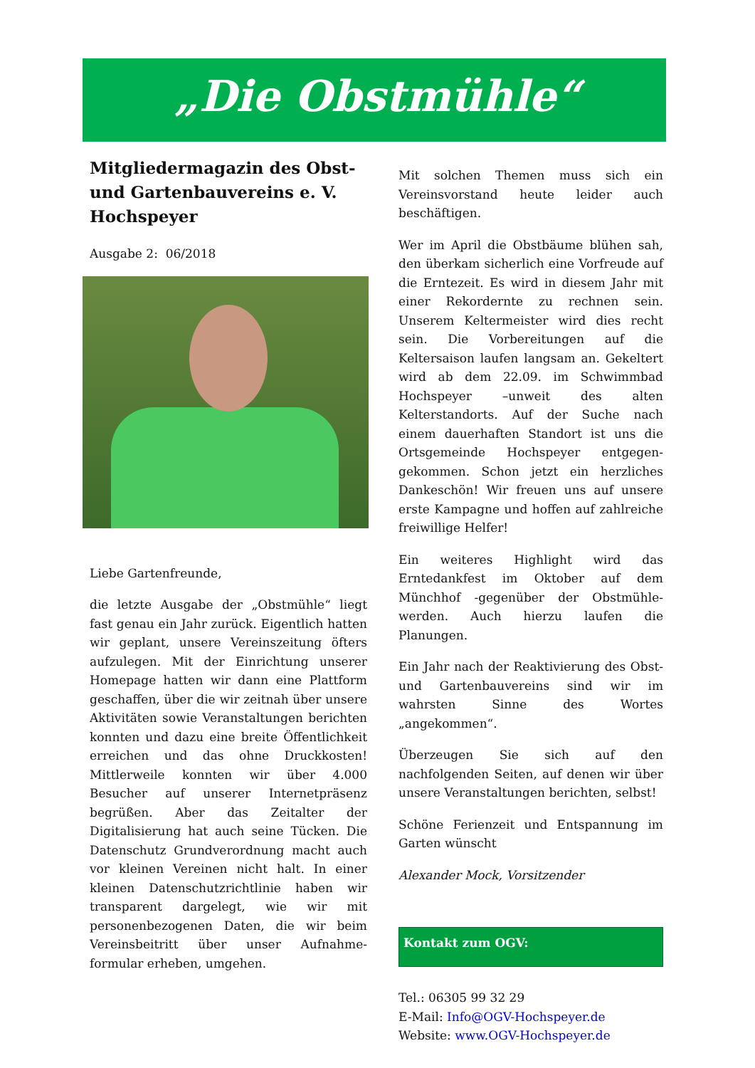„Die Obstmühle“
Mitgliedermagazin des Obst- und Gartenbauvereins e. V. Hochspeyer
Ausgabe 2: 06/2018
Liebe Gartenfreunde,
die letzte Ausgabe der „Obstmühle“ liegt fast genau ein Jahr zurück. Eigentlich hatten wir geplant, unsere Vereinszeitung öfters aufzulegen. Mit der Einrichtung unserer Homepage hatten wir dann eine Plattform geschaffen, über die wir zeitnah über unsere Aktivitäten sowie Veranstaltungen berichten konnten und dazu eine breite Öffentlichkeit erreichen und das ohne Druckkosten! Mittlerweile konnten wir über 4.000 Besucher auf unserer Internetpräsenz begrüßen. Aber das Zeitalter der Digitalisierung hat auch seine Tücken. Die Datenschutz Grundverordnung macht auch vor kleinen Vereinen nicht halt. In einer kleinen Datenschutzrichtlinie haben wir transparent dargelegt, wie wir mit personenbezogenen Daten, die wir beim Vereinsbeitritt über unser Aufnahme-formular erheben, umgehen.
Mit solchen Themen muss sich ein Vereinsvorstand heute leider auch beschäftigen.
Wer im April die Obstbäume blühen sah, den überkam sicherlich eine Vorfreude auf die Erntezeit. Es wird in diesem Jahr mit einer Rekordernte zu rechnen sein. Unserem Keltermeister wird dies recht sein. Die Vorbereitungen auf die Keltersaison laufen langsam an. Gekeltert wird ab dem 22.09. im Schwimmbad Hochspeyer –unweit des alten Kelterstandorts. Auf der Suche nach einem dauerhaften Standort ist uns die Ortsgemeinde Hochspeyer entgegen-gekommen. Schon jetzt ein herzliches Dankeschön! Wir freuen uns auf unsere erste Kampagne und hoffen auf zahlreiche freiwillige Helfer!
Ein weiteres Highlight wird das Erntedankfest im Oktober auf dem Münchhof -gegenüber der Obstmühle- werden. Auch hierzu laufen die Planungen.
Ein Jahr nach der Reaktivierung des Obst- und Gartenbauvereins sind wir im wahrsten Sinne des Wortes „angekommen“.
Überzeugen Sie sich auf den nachfolgenden Seiten, auf denen wir über unsere Veranstaltungen berichten, selbst!
Schöne Ferienzeit und Entspannung im Garten wünscht
Alexander Mock, Vorsitzender
Kontakt zum OGV:
Tel.: 06305 99 32 29
E-Mail: Info@OGV-Hochspeyer.de
Website: www.OGV-Hochspeyer.de